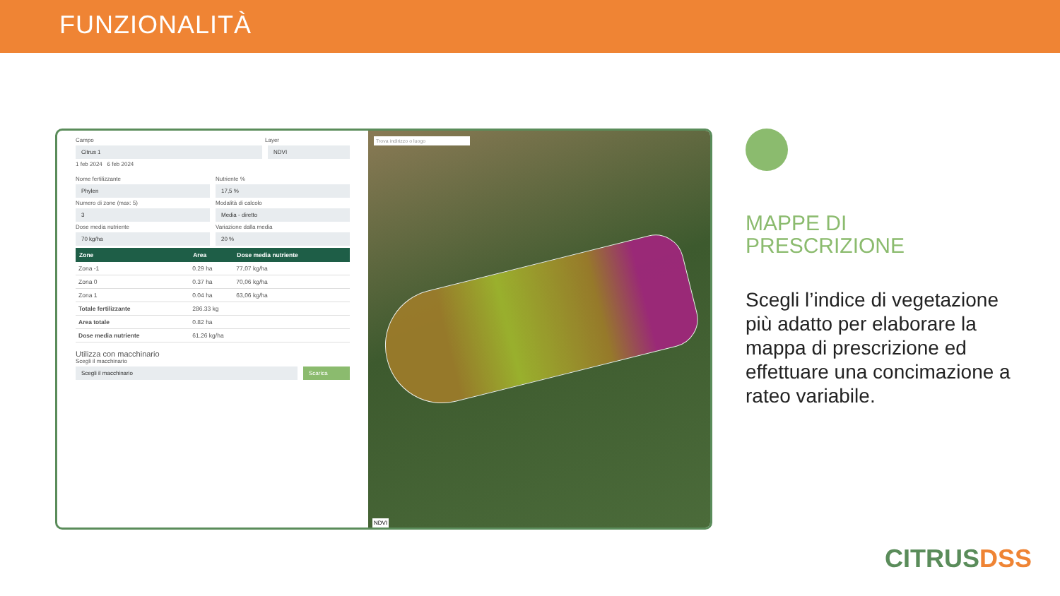FUNZIONALITÀ
Campo Layer
Citrus 1 NDVI
1 feb 2024 6 feb 2024
Nome fertilizzante Nutriente %
Phylen 17,5 %
Numero di zone (max: 5) Modalità di calcolo
3 Media - diretto
Dose media nutriente Variazione dalla media
70 kg/ha 20 %
| Zone | Area | Dose media nutriente |
| --- | --- | --- |
| Zona -1 | 0.29 ha | 77,07 kg/ha |
| Zona 0 | 0.37 ha | 70,06 kg/ha |
| Zona 1 | 0.04 ha | 63,06 kg/ha |
| Totale fertilizzante | 286.33 kg | |
| Area totale | 0.82 ha | |
| Dose media nutriente | 61.26 kg/ha | |
Utilizza con macchinario
Scegli il macchinario
Scegli il macchinario Scarica
Trova indirizzo o luogo
NDVI
MAPPE DI
PRESCRIZIONE
Scegli l’indice di vegetazione più adatto per elaborare la mappa di prescrizione ed effettuare una concimazione a rateo variabile.
CITRUSDSS